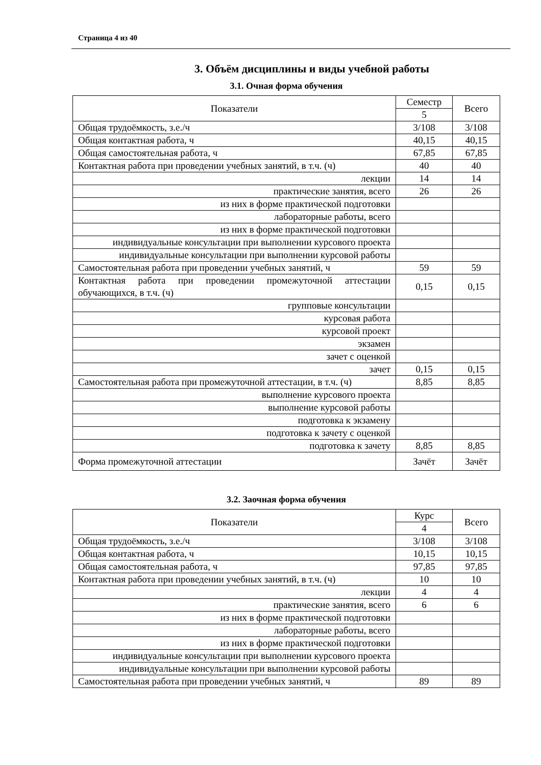Страница 4 из 40
3. Объём дисциплины и виды учебной работы
3.1. Очная форма обучения
| Показатели | Семестр | Всего |
| | 5 | |
| Общая трудоёмкость, з.е./ч | 3/108 | 3/108 |
| Общая контактная работа, ч | 40,15 | 40,15 |
| Общая самостоятельная работа, ч | 67,85 | 67,85 |
| Контактная работа при проведении учебных занятий, в т.ч. (ч) | 40 | 40 |
| лекции | 14 | 14 |
| практические занятия, всего | 26 | 26 |
| из них в форме практической подготовки | | |
| лабораторные работы, всего | | |
| из них в форме практической подготовки | | |
| индивидуальные консультации при выполнении курсового проекта | | |
| индивидуальные консультации при выполнении курсовой работы | | |
| Самостоятельная работа при проведении учебных занятий, ч | 59 | 59 |
| Контактная работа при проведении промежуточной аттестации обучающихся, в т.ч. (ч) | 0,15 | 0,15 |
| групповые консультации | | |
| курсовая работа | | |
| курсовой проект | | |
| экзамен | | |
| зачет с оценкой | | |
| зачет | 0,15 | 0,15 |
| Самостоятельная работа при промежуточной аттестации, в т.ч. (ч) | 8,85 | 8,85 |
| выполнение курсового проекта | | |
| выполнение курсовой работы | | |
| подготовка к экзамену | | |
| подготовка к зачету с оценкой | | |
| подготовка к зачету | 8,85 | 8,85 |
| Форма промежуточной аттестации | Зачёт | Зачёт |
3.2. Заочная форма обучения
| Показатели | Курс | Всего |
| | 4 | |
| Общая трудоёмкость, з.е./ч | 3/108 | 3/108 |
| Общая контактная работа, ч | 10,15 | 10,15 |
| Общая самостоятельная работа, ч | 97,85 | 97,85 |
| Контактная работа при проведении учебных занятий, в т.ч. (ч) | 10 | 10 |
| лекции | 4 | 4 |
| практические занятия, всего | 6 | 6 |
| из них в форме практической подготовки | | |
| лабораторные работы, всего | | |
| из них в форме практической подготовки | | |
| индивидуальные консультации при выполнении курсового проекта | | |
| индивидуальные консультации при выполнении курсовой работы | | |
| Самостоятельная работа при проведении учебных занятий, ч | 89 | 89 |